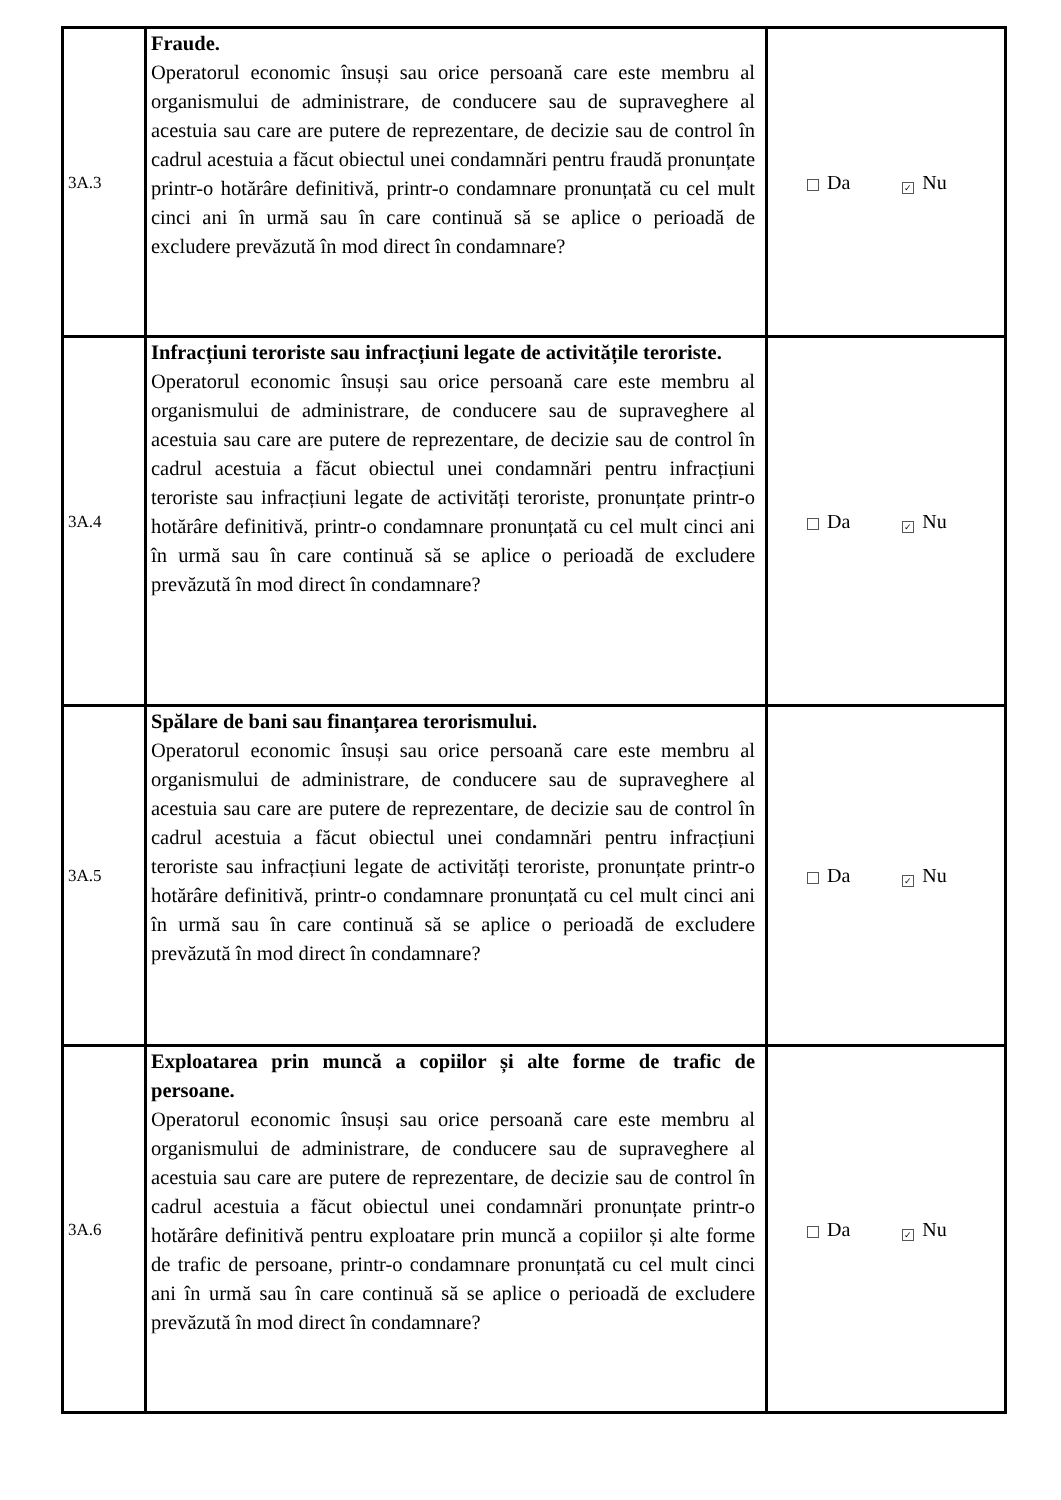| 3A.3 | Fraude. Operatorul economic însuși sau orice persoană care este membru al organismului de administrare, de conducere sau de supraveghere al acestuia sau care are putere de reprezentare, de decizie sau de control în cadrul acestuia a făcut obiectul unei condamnări pentru fraudă pronunțate printr-o hotărâre definitivă, printr-o condamnare pronunțată cu cel mult cinci ani în urmă sau în care continuă să se aplice o perioadă de excludere prevăzută în mod direct în condamnare? | Da ✓ Nu |
| 3A.4 | Infracțiuni teroriste sau infracțiuni legate de activitățile teroriste. Operatorul economic însuși sau orice persoană care este membru al organismului de administrare, de conducere sau de supraveghere al acestuia sau care are putere de reprezentare, de decizie sau de control în cadrul acestuia a făcut obiectul unei condamnări pentru infracțiuni teroriste sau infracțiuni legate de activități teroriste, pronunțate printr-o hotărâre definitivă, printr-o condamnare pronunțată cu cel mult cinci ani în urmă sau în care continuă să se aplice o perioadă de excludere prevăzută în mod direct în condamnare? | Da ✓ Nu |
| 3A.5 | Spălare de bani sau finanțarea terorismului. Operatorul economic însuși sau orice persoană care este membru al organismului de administrare, de conducere sau de supraveghere al acestuia sau care are putere de reprezentare, de decizie sau de control în cadrul acestuia a făcut obiectul unei condamnări pentru infracțiuni teroriste sau infracțiuni legate de activități teroriste, pronunțate printr-o hotărâre definitivă, printr-o condamnare pronunțată cu cel mult cinci ani în urmă sau în care continuă să se aplice o perioadă de excludere prevăzută în mod direct în condamnare? | Da ✓ Nu |
| 3A.6 | Exploatarea prin muncă a copiilor și alte forme de trafic de persoane. Operatorul economic însuși sau orice persoană care este membru al organismului de administrare, de conducere sau de supraveghere al acestuia sau care are putere de reprezentare, de decizie sau de control în cadrul acestuia a făcut obiectul unei condamnări pronunțate printr-o hotărâre definitivă pentru exploatare prin muncă a copiilor și alte forme de trafic de persoane, printr-o condamnare pronunțată cu cel mult cinci ani în urmă sau în care continuă să se aplice o perioadă de excludere prevăzută în mod direct în condamnare? | Da ✓ Nu |